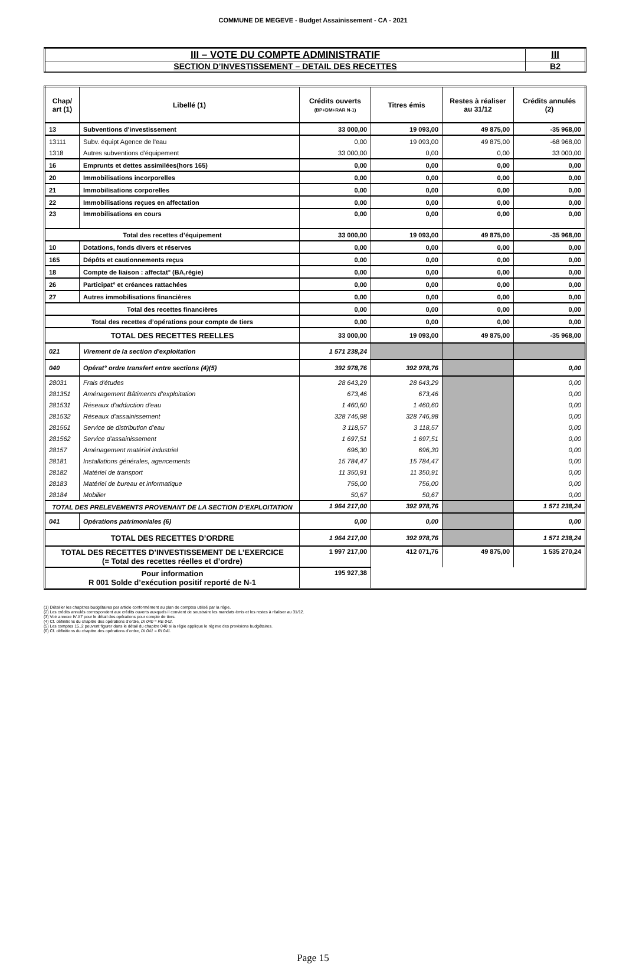COMMUNE DE MEGEVE - Budget Assainissement - CA - 2021
| III – VOTE DU COMPTE ADMINISTRATIF | III |
| SECTION D’INVESTISSEMENT – DETAIL DES RECETTES | B2 |
| Chap/ art (1) | Libellé (1) | Crédits ouverts (BP+DM+RAR N-1) | Titres émis | Restes à réaliser au 31/12 | Crédits annulés (2) |
| --- | --- | --- | --- | --- | --- |
| 13 | Subventions d'investissement | 33 000,00 | 19 093,00 | 49 875,00 | -35 968,00 |
| 13111 | Subv. équipt Agence de l'eau | 0,00 | 19 093,00 | 49 875,00 | -68 968,00 |
| 1318 | Autres subventions d'équipement | 33 000,00 | 0,00 | 0,00 | 33 000,00 |
| 16 | Emprunts et dettes assimilées(hors 165) | 0,00 | 0,00 | 0,00 | 0,00 |
| 20 | Immobilisations incorporelles | 0,00 | 0,00 | 0,00 | 0,00 |
| 21 | Immobilisations corporelles | 0,00 | 0,00 | 0,00 | 0,00 |
| 22 | Immobilisations reçues en affectation | 0,00 | 0,00 | 0,00 | 0,00 |
| 23 | Immobilisations en cours | 0,00 | 0,00 | 0,00 | 0,00 |
| Total des recettes d’équipement | | 33 000,00 | 19 093,00 | 49 875,00 | -35 968,00 |
| 10 | Dotations, fonds divers et réserves | 0,00 | 0,00 | 0,00 | 0,00 |
| 165 | Dépôts et cautionnements reçus | 0,00 | 0,00 | 0,00 | 0,00 |
| 18 | Compte de liaison : affectat° (BA,régie) | 0,00 | 0,00 | 0,00 | 0,00 |
| 26 | Participat° et créances rattachées | 0,00 | 0,00 | 0,00 | 0,00 |
| 27 | Autres immobilisations financières | 0,00 | 0,00 | 0,00 | 0,00 |
| Total des recettes financières | | 0,00 | 0,00 | 0,00 | 0,00 |
| Total des recettes d’opérations pour compte de tiers | | 0,00 | 0,00 | 0,00 | 0,00 |
| TOTAL DES RECETTES REELLES | | 33 000,00 | 19 093,00 | 49 875,00 | -35 968,00 |
| 021 | Virement de la section d'exploitation | 1 571 238,24 | | | |
| 040 | Opérat° ordre transfert entre sections (4)(5) | 392 978,76 | 392 978,76 | | 0,00 |
| 28031 | Frais d'études | 28 643,29 | 28 643,29 | | 0,00 |
| 281351 | Aménagement Bâtiments d'exploitation | 673,46 | 673,46 | | 0,00 |
| 281531 | Réseaux d'adduction d'eau | 1 460,60 | 1 460,60 | | 0,00 |
| 281532 | Réseaux d'assainissement | 328 746,98 | 328 746,98 | | 0,00 |
| 281561 | Service de distribution d'eau | 3 118,57 | 3 118,57 | | 0,00 |
| 281562 | Service d'assainissement | 1 697,51 | 1 697,51 | | 0,00 |
| 28157 | Aménagement matériel industriel | 696,30 | 696,30 | | 0,00 |
| 28181 | Installations générales, agencements | 15 784,47 | 15 784,47 | | 0,00 |
| 28182 | Matériel de transport | 11 350,91 | 11 350,91 | | 0,00 |
| 28183 | Matériel de bureau et informatique | 756,00 | 756,00 | | 0,00 |
| 28184 | Mobilier | 50,67 | 50,67 | | 0,00 |
| TOTAL DES PRELEVEMENTS PROVENANT DE LA SECTION D’EXPLOITATION | | 1 964 217,00 | 392 978,76 | | 1 571 238,24 |
| 041 | Opérations patrimoniales (6) | 0,00 | 0,00 | | 0,00 |
| TOTAL DES RECETTES D’ORDRE | | 1 964 217,00 | 392 978,76 | | 1 571 238,24 |
| TOTAL DES RECETTES D’INVESTISSEMENT DE L’EXERCICE (= Total des recettes réelles et d’ordre) | | 1 997 217,00 | 412 071,76 | 49 875,00 | 1 535 270,24 |
| Pour information R 001 Solde d’exécution positif reporté de N-1 | | 195 927,38 | | | |
(1) Détailler les chapitres budgétaires par article conformément au plan de comptes utilisé par la régie.
(2) Les crédits annulés correspondent aux crédits ouverts auxquels il convient de soustraire les mandats émis et les restes à réaliser au 31/12.
(3) Voir annexe IV A7 pour le détail des opérations pour compte de tiers.
(4) Cf. définitions du chapitre des opérations d’ordre, DI 040 = RE 042.
(5) Les comptes 15..2 peuvent figurer dans le détail du chapitre 040 si la régie applique le régime des provisions budgétaires.
(6) Cf. définitions du chapitre des opérations d’ordre, DI 041 = RI 041.
Page 15